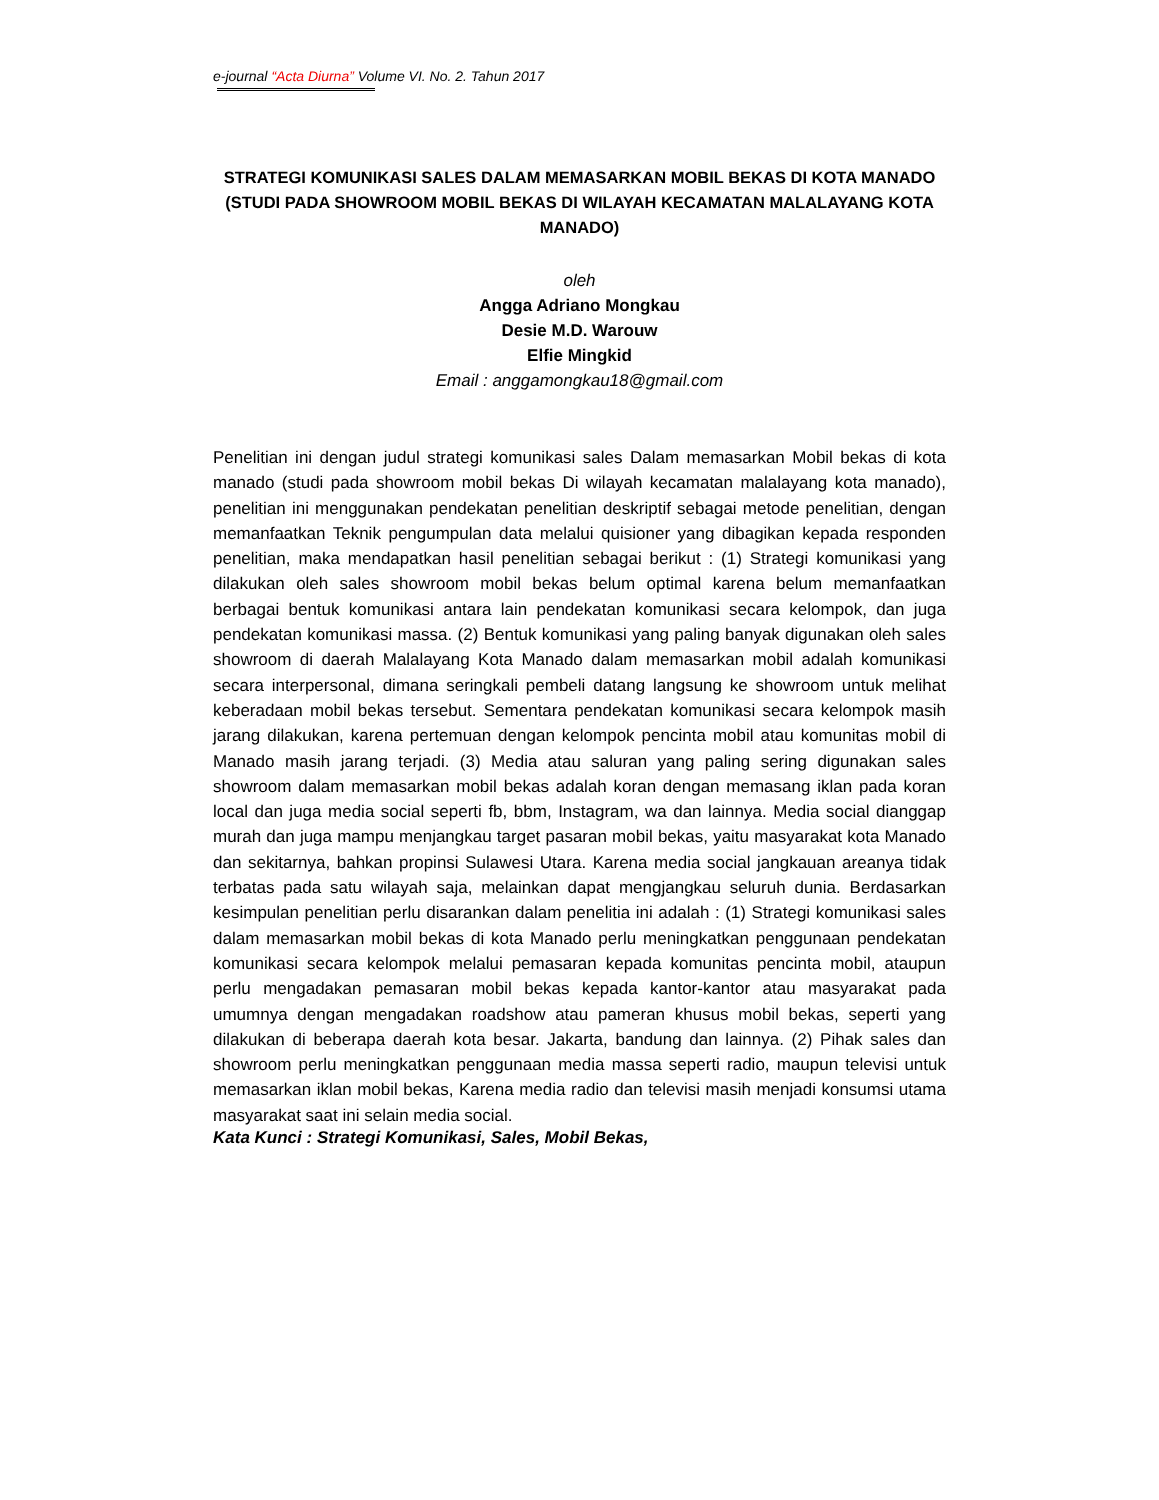e-journal “Acta Diurna” Volume VI. No. 2. Tahun 2017
STRATEGI KOMUNIKASI SALES DALAM MEMASARKAN MOBIL BEKAS DI KOTA MANADO (STUDI PADA SHOWROOM MOBIL BEKAS DI WILAYAH KECAMATAN MALALAYANG KOTA MANADO)
oleh
Angga Adriano Mongkau
Desie M.D. Warouw
Elfie Mingkid
Email : anggamongkau18@gmail.com
Penelitian ini dengan judul strategi komunikasi sales Dalam memasarkan Mobil bekas di kota manado (studi pada showroom mobil bekas Di wilayah kecamatan malalayang kota manado), penelitian ini menggunakan pendekatan penelitian deskriptif sebagai metode penelitian, dengan memanfaatkan Teknik pengumpulan data melalui quisioner yang dibagikan kepada responden penelitian, maka mendapatkan hasil penelitian sebagai berikut : (1) Strategi komunikasi yang dilakukan oleh sales showroom mobil bekas belum optimal karena belum memanfaatkan berbagai bentuk komunikasi antara lain pendekatan komunikasi secara kelompok, dan juga pendekatan komunikasi massa. (2) Bentuk komunikasi yang paling banyak digunakan oleh sales showroom di daerah Malalayang Kota Manado dalam memasarkan mobil adalah komunikasi secara interpersonal, dimana seringkali pembeli datang langsung ke showroom untuk melihat keberadaan mobil bekas tersebut. Sementara pendekatan komunikasi secara kelompok masih jarang dilakukan, karena pertemuan dengan kelompok pencinta mobil atau komunitas mobil di Manado masih jarang terjadi. (3) Media atau saluran yang paling sering digunakan sales showroom dalam memasarkan mobil bekas adalah koran dengan memasang iklan pada koran local dan juga media social seperti fb, bbm, Instagram, wa dan lainnya. Media social dianggap murah dan juga mampu menjangkau target pasaran mobil bekas, yaitu masyarakat kota Manado dan sekitarnya, bahkan propinsi Sulawesi Utara. Karena media social jangkauan areanya tidak terbatas pada satu wilayah saja, melainkan dapat mengjangkau seluruh dunia. Berdasarkan kesimpulan penelitian perlu disarankan dalam penelitia ini adalah : (1) Strategi komunikasi sales dalam memasarkan mobil bekas di kota Manado perlu meningkatkan penggunaan pendekatan komunikasi secara kelompok melalui pemasaran kepada komunitas pencinta mobil, ataupun perlu mengadakan pemasaran mobil bekas kepada kantor-kantor atau masyarakat pada umumnya dengan mengadakan roadshow atau pameran khusus mobil bekas, seperti yang dilakukan di beberapa daerah kota besar. Jakarta, bandung dan lainnya. (2) Pihak sales dan showroom perlu meningkatkan penggunaan media massa seperti radio, maupun televisi untuk memasarkan iklan mobil bekas, Karena media radio dan televisi masih menjadi konsumsi utama masyarakat saat ini selain media social.
Kata Kunci : Strategi Komunikasi, Sales, Mobil Bekas,